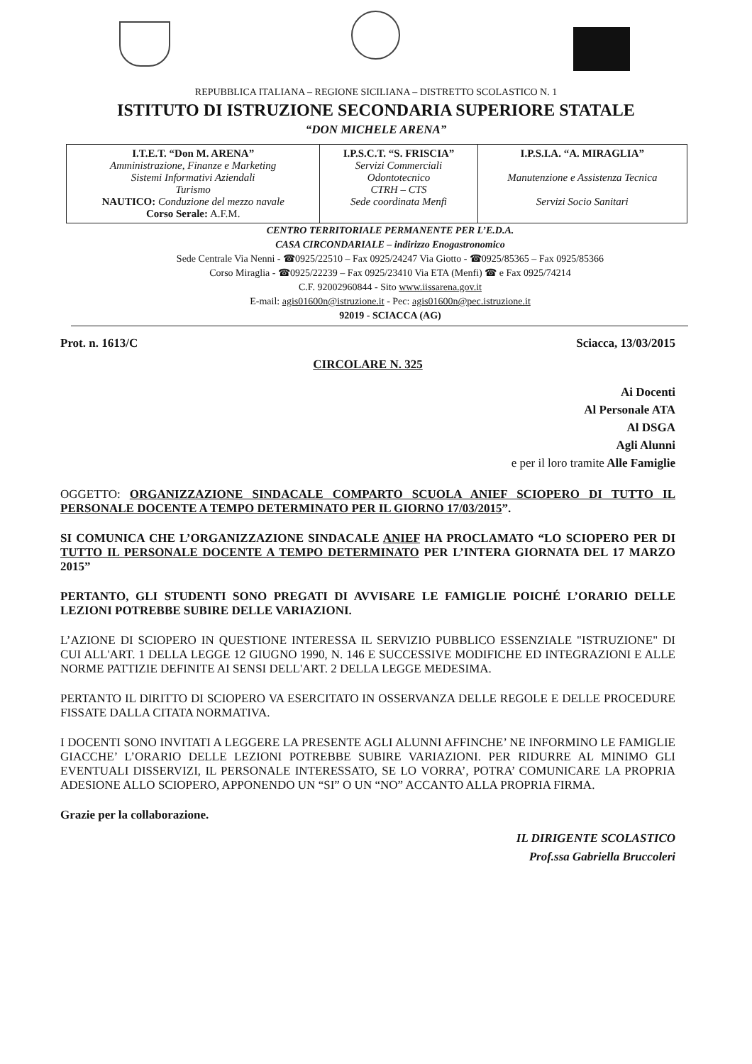REPUBBLICA ITALIANA – REGIONE SICILIANA – DISTRETTO SCOLASTICO N. 1
ISTITUTO DI ISTRUZIONE SECONDARIA SUPERIORE STATALE
“DON MICHELE ARENA”
| I.T.E.T. “Don M. ARENA” Amministrazione, Finanze e Marketing Sistemi Informativi Aziendali Turismo NAUTICO: Conduzione del mezzo navale Corso Serale: A.F.M. | I.P.S.C.T. “S. FRISCIA” Servizi Commerciali Odontotecnico CTRH – CTS Sede coordinata Menfi | I.P.S.I.A. “A. MIRAGLIA” Manutenzione e Assistenza Tecnica Servizi Socio Sanitari |
CENTRO TERRITORIALE PERMANENTE PER L’E.D.A.
CASA CIRCONDARIALE – indirizzo Enogastronomico
Sede Centrale Via Nenni - ☎0925/22510 – Fax 0925/24247 Via Giotto - ☎0925/85365 – Fax 0925/85366
Corso Miraglia - ☎0925/22239 – Fax 0925/23410 Via ETA (Menfi) ☎ e Fax 0925/74214
C.F. 92002960844 - Sito www.iissarena.gov.it
E-mail: agis01600n@istruzione.it - Pec: agis01600n@pec.istruzione.it
92019 - SCIACCA (AG)
Prot. n. 1613/C Sciacca, 13/03/2015
CIRCOLARE N. 325
Ai Docenti
Al Personale ATA
Al DSGA
Agli Alunni
e per il loro tramite Alle Famiglie
OGGETTO: ORGANIZZAZIONE SINDACALE COMPARTO SCUOLA ANIEF SCIOPERO DI TUTTO IL PERSONALE DOCENTE A TEMPO DETERMINATO PER IL GIORNO 17/03/2015”.
SI COMUNICA CHE L’ORGANIZZAZIONE SINDACALE ANIEF HA PROCLAMATO “LO SCIOPERO PER DI TUTTO IL PERSONALE DOCENTE A TEMPO DETERMINATO PER L’INTERA GIORNATA DEL 17 MARZO 2015”
PERTANTO, GLI STUDENTI SONO PREGATI DI AVVISARE LE FAMIGLIE POICHÉ L’ORARIO DELLE LEZIONI POTREBBE SUBIRE DELLE VARIAZIONI.
L’AZIONE DI SCIOPERO IN QUESTIONE INTERESSA IL SERVIZIO PUBBLICO ESSENZIALE "ISTRUZIONE" DI CUI ALL'ART. 1 DELLA LEGGE 12 GIUGNO 1990, N. 146 E SUCCESSIVE MODIFICHE ED INTEGRAZIONI E ALLE NORME PATTIZIE DEFINITE AI SENSI DELL'ART. 2 DELLA LEGGE MEDESIMA.
PERTANTO IL DIRITTO DI SCIOPERO VA ESERCITATO IN OSSERVANZA DELLE REGOLE E DELLE PROCEDURE FISSATE DALLA CITATA NORMATIVA.
I DOCENTI SONO INVITATI A LEGGERE LA PRESENTE AGLI ALUNNI AFFINCHE’ NE INFORMINO LE FAMIGLIE GIACCHE’ L’ORARIO DELLE LEZIONI POTREBBE SUBIRE VARIAZIONI. PER RIDURRE AL MINIMO GLI EVENTUALI DISSERVIZI, IL PERSONALE INTERESSATO, SE LO VORRA’, POTRA’ COMUNICARE LA PROPRIA ADESIONE ALLO SCIOPERO, APPONENDO UN “SI” O UN “NO” ACCANTO ALLA PROPRIA FIRMA.
Grazie per la collaborazione.
IL DIRIGENTE SCOLASTICO
Prof.ssa Gabriella Bruccoleri